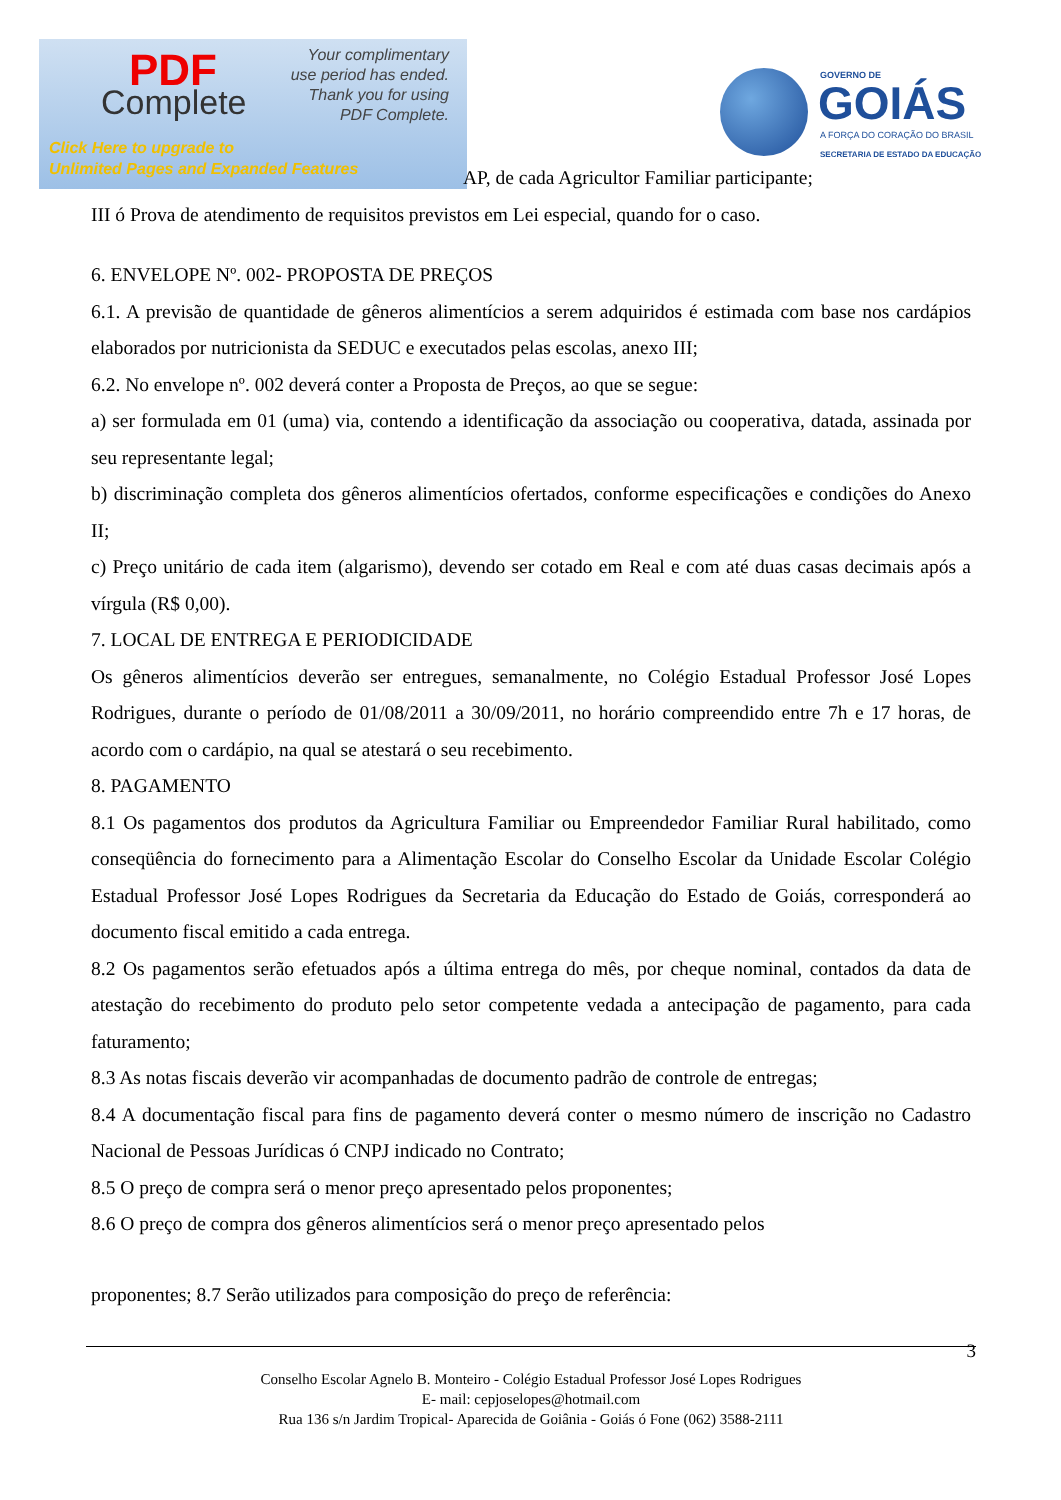PDF
Complete
Your complimentary
use period has ended.
Thank you for using
PDF Complete.
Click Here to upgrade to
Unlimited Pages and Expanded Features
GOVERNO DE
GOIÁS
A FORÇA DO CORAÇÃO DO BRASIL
SECRETARIA DE ESTADO DA EDUCAÇÃO
AP, de cada Agricultor Familiar participante;
III ó Prova de atendimento de requisitos previstos em Lei especial, quando for o caso.
6. ENVELOPE Nº. 002- PROPOSTA DE PREÇOS
6.1. A previsão de quantidade de gêneros alimentícios a serem adquiridos é estimada com base nos cardápios elaborados por nutricionista da SEDUC e executados pelas escolas, anexo III;
6.2. No envelope nº. 002 deverá conter a Proposta de Preços, ao que se segue:
a) ser formulada em 01 (uma) via, contendo a identificação da associação ou cooperativa, datada, assinada por seu representante legal;
b) discriminação completa dos gêneros alimentícios ofertados, conforme especificações e condições do Anexo II;
c) Preço unitário de cada item (algarismo), devendo ser cotado em Real e com até duas casas decimais após a vírgula (R$ 0,00).
7. LOCAL DE ENTREGA E PERIODICIDADE
Os gêneros alimentícios deverão ser entregues, semanalmente, no Colégio Estadual Professor José Lopes Rodrigues, durante o período de 01/08/2011 a 30/09/2011, no horário compreendido entre 7h e 17 horas, de acordo com o cardápio, na qual se atestará o seu recebimento.
8. PAGAMENTO
8.1 Os pagamentos dos produtos da Agricultura Familiar ou Empreendedor Familiar Rural habilitado, como conseqüência do fornecimento para a Alimentação Escolar do Conselho Escolar da Unidade Escolar Colégio Estadual Professor José Lopes Rodrigues da Secretaria da Educação do Estado de Goiás, corresponderá ao documento fiscal emitido a cada entrega.
8.2 Os pagamentos serão efetuados após a última entrega do mês, por cheque nominal, contados da data de atestação do recebimento do produto pelo setor competente vedada a antecipação de pagamento, para cada faturamento;
8.3 As notas fiscais deverão vir acompanhadas de documento padrão de controle de entregas;
8.4 A documentação fiscal para fins de pagamento deverá conter o mesmo número de inscrição no Cadastro Nacional de Pessoas Jurídicas ó CNPJ indicado no Contrato;
8.5 O preço de compra será o menor preço apresentado pelos proponentes;
8.6 O preço de compra dos gêneros alimentícios será o menor preço apresentado pelos
proponentes; 8.7 Serão utilizados para composição do preço de referência:
3
Conselho Escolar Agnelo B. Monteiro - Colégio Estadual Professor José Lopes Rodrigues
E- mail: cepjoselopes@hotmail.com
Rua 136 s/n Jardim Tropical- Aparecida de Goiânia - Goiás ó Fone (062) 3588-2111